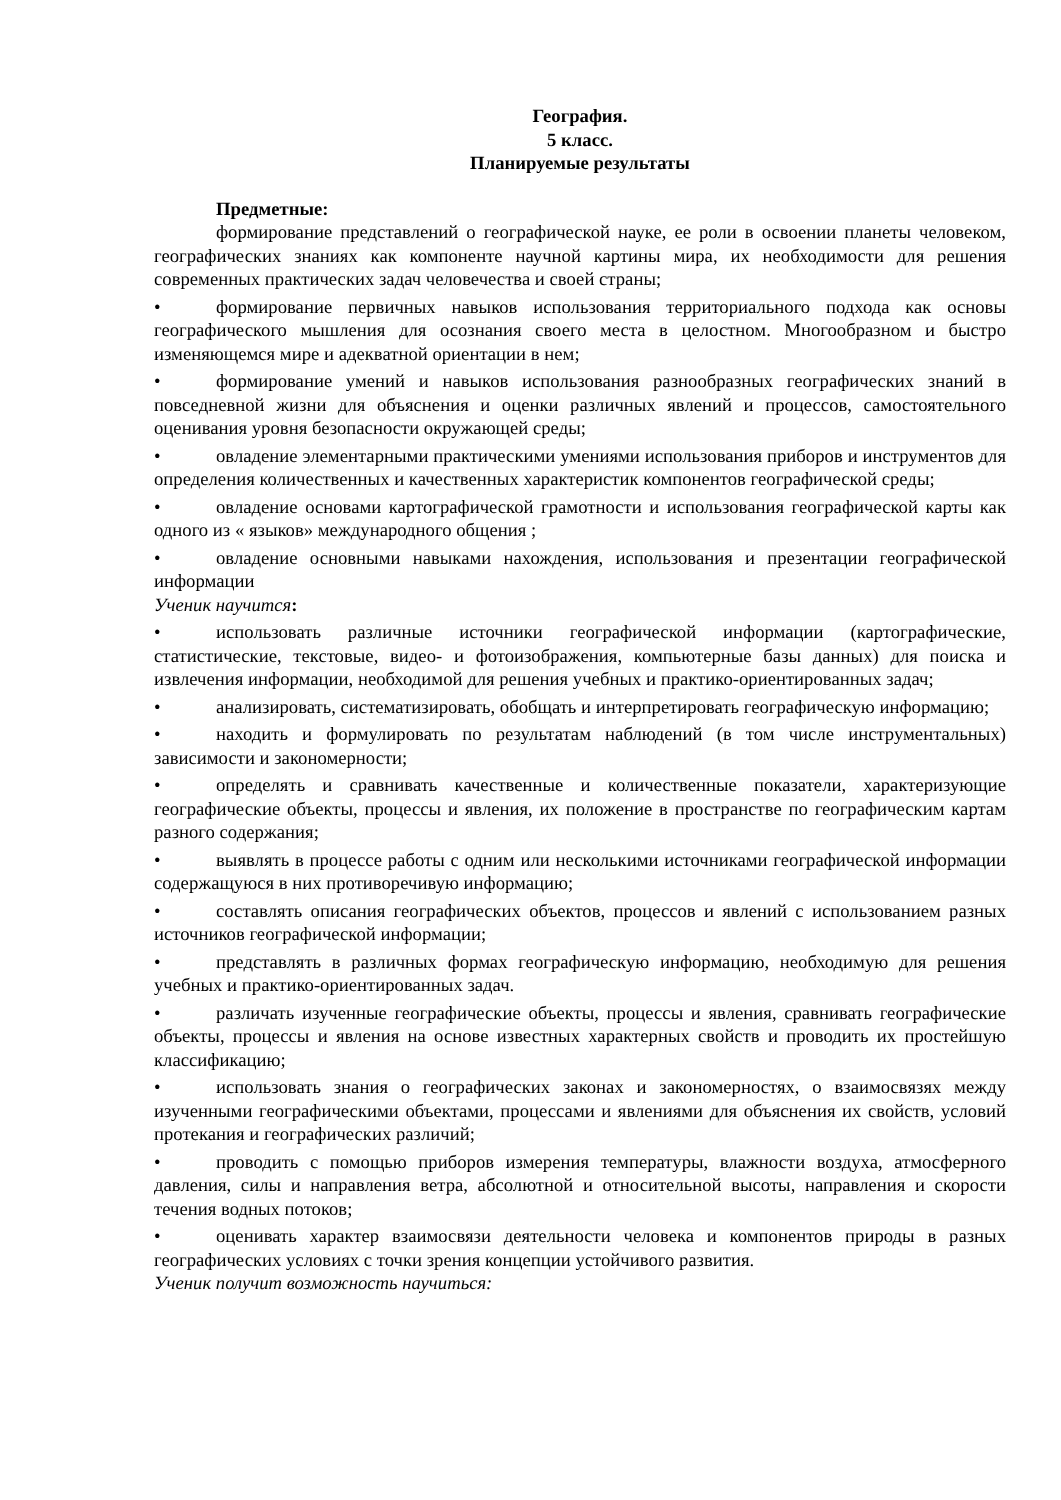География.
5 класс.
Планируемые результаты
Предметные:
формирование представлений о географической науке, ее роли в освоении планеты человеком, географических знаниях как компоненте научной картины мира, их необходимости для решения современных практических задач человечества и своей страны;
• формирование первичных навыков использования территориального подхода как основы географического мышления для осознания своего места в целостном. Многообразном и быстро изменяющемся мире и адекватной ориентации в нем;
• формирование умений и навыков использования разнообразных географических знаний в повседневной жизни для объяснения и оценки различных явлений и процессов, самостоятельного оценивания уровня безопасности окружающей среды;
• овладение элементарными практическими умениями использования приборов и инструментов для определения количественных и качественных характеристик компонентов географической среды;
• овладение основами картографической грамотности и использования географической карты как одного из « языков» международного общения ;
• овладение основными навыками нахождения, использования и презентации географической информации
Ученик научится:
• использовать различные источники географической информации (картографические, статистические, текстовые, видео- и фотоизображения, компьютерные базы данных) для поиска и извлечения информации, необходимой для решения учебных и практико-ориентированных задач;
• анализировать, систематизировать, обобщать и интерпретировать географическую информацию;
• находить и формулировать по результатам наблюдений (в том числе инструментальных) зависимости и закономерности;
• определять и сравнивать качественные и количественные показатели, характеризующие географические объекты, процессы и явления, их положение в пространстве по географическим картам разного содержания;
• выявлять в процессе работы с одним или несколькими источниками географической информации содержащуюся в них противоречивую информацию;
• составлять описания географических объектов, процессов и явлений с использованием разных источников географической информации;
• представлять в различных формах географическую информацию, необходимую для решения учебных и практико-ориентированных задач.
• различать изученные географические объекты, процессы и явления, сравнивать географические объекты, процессы и явления на основе известных характерных свойств и проводить их простейшую классификацию;
• использовать знания о географических законах и закономерностях, о взаимосвязях между изученными географическими объектами, процессами и явлениями для объяснения их свойств, условий протекания и географических различий;
• проводить с помощью приборов измерения температуры, влажности воздуха, атмосферного давления, силы и направления ветра, абсолютной и относительной высоты, направления и скорости течения водных потоков;
• оценивать характер взаимосвязи деятельности человека и компонентов природы в разных географических условиях с точки зрения концепции устойчивого развития.
Ученик получит возможность научиться: